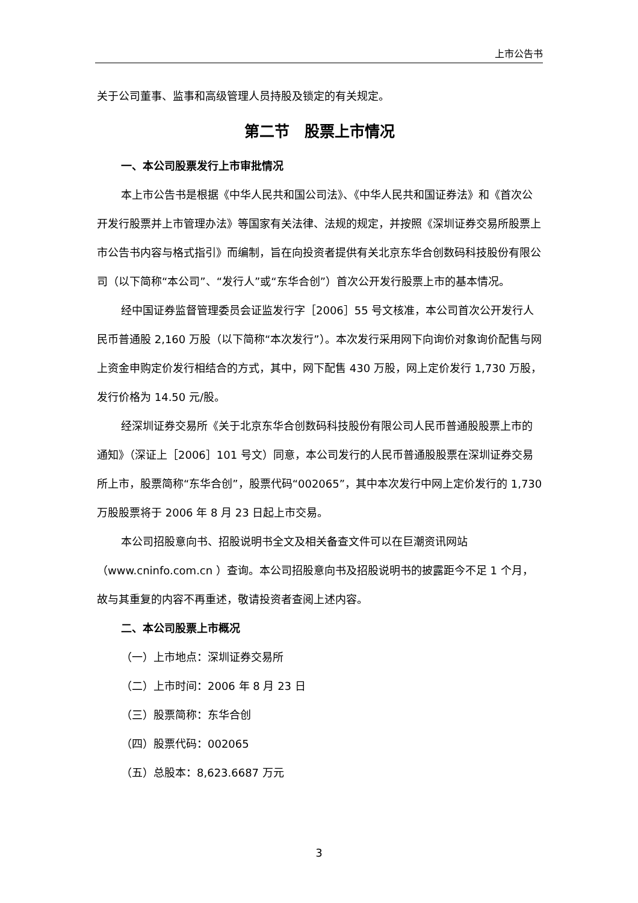上市公告书
关于公司董事、监事和高级管理人员持股及锁定的有关规定。
第二节　股票上市情况
一、本公司股票发行上市审批情况
本上市公告书是根据《中华人民共和国公司法》、《中华人民共和国证券法》和《首次公开发行股票并上市管理办法》等国家有关法律、法规的规定，并按照《深圳证券交易所股票上市公告书内容与格式指引》而编制，旨在向投资者提供有关北京东华合创数码科技股份有限公司（以下简称“本公司”、“发行人”或“东华合创”）首次公开发行股票上市的基本情况。
经中国证券监督管理委员会证监发行字［2006］55 号文核准，本公司首次公开发行人民币普通股 2,160 万股（以下简称“本次发行”）。本次发行采用网下向询价对象询价配售与网上资金申购定价发行相结合的方式，其中，网下配售 430 万股，网上定价发行 1,730 万股，发行价格为 14.50 元/股。
经深圳证券交易所《关于北京东华合创数码科技股份有限公司人民币普通股股票上市的通知》（深证上［2006］101 号文）同意，本公司发行的人民币普通股股票在深圳证券交易所上市，股票简称“东华合创”，股票代码“002065”，其中本次发行中网上定价发行的 1,730 万股股票将于 2006 年 8 月 23 日起上市交易。
本公司招股意向书、招股说明书全文及相关备查文件可以在巨潮资讯网站（www.cninfo.com.cn ）查询。本公司招股意向书及招股说明书的披露距今不足 1 个月，故与其重复的内容不再重述，敬请投资者查阅上述内容。
二、本公司股票上市概况
（一）上市地点：深圳证券交易所
（二）上市时间：2006 年 8 月 23 日
（三）股票简称：东华合创
（四）股票代码：002065
（五）总股本：8,623.6687 万元
3